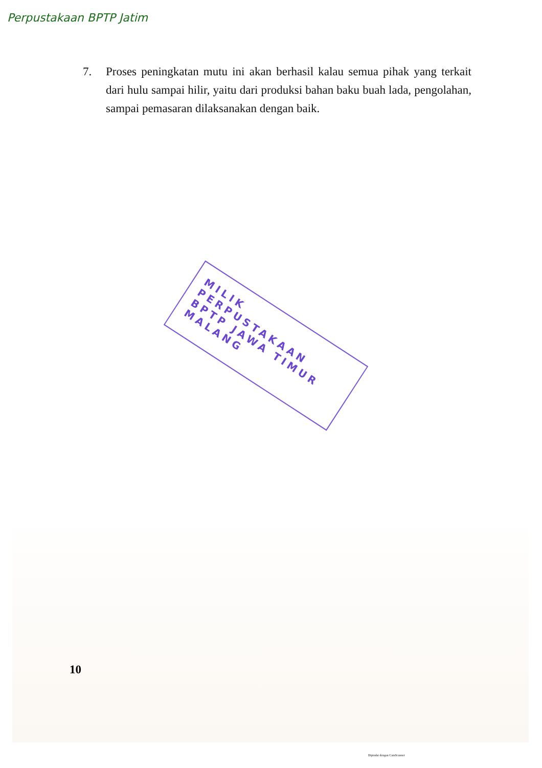Perpustakaan BPTP Jatim
7. Proses peningkatan mutu ini akan berhasil kalau semua pihak yang terkait dari hulu sampai hilir, yaitu dari produksi bahan baku buah lada, pengolahan, sampai pemasaran dilaksanakan dengan baik.
MILIK PERPUSTAKAAN
BPTP JAWA TIMUR
MALANG
10
Dipindai dengan CamScanner